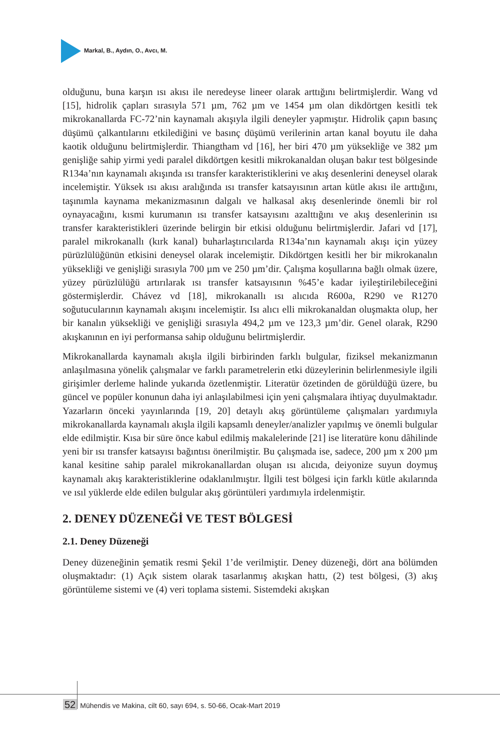Markal, B., Aydın, O., Avcı, M.
olduğunu, buna karşın ısı akısı ile neredeyse lineer olarak arttığını belirtmişlerdir. Wang vd [15], hidrolik çapları sırasıyla 571 µm, 762 µm ve 1454 µm olan dikdörtgen kesitli tek mikrokanallarda FC-72’nin kaynamalı akışıyla ilgili deneyler yapmıştır. Hidrolik çapın basınç düşümü çalkantılarını etkilediğini ve basınç düşümü verilerinin artan kanal boyutu ile daha kaotik olduğunu belirtmişlerdir. Thiangtham vd [16], her biri 470 µm yüksekliğe ve 382 µm genişliğe sahip yirmi yedi paralel dikdörtgen kesitli mikrokanaldan oluşan bakır test bölgesinde R134a’nın kaynamalı akışında ısı transfer karakteristiklerini ve akış desenlerini deneysel olarak incelemiştir. Yüksek ısı akısı aralığında ısı transfer katsayısının artan kütle akısı ile arttığını, taşınımla kaynama mekanizmasının dalgalı ve halkasal akış desenlerinde önemli bir rol oynayacağını, kısmi kurumanın ısı transfer katsayısını azalttığını ve akış desenlerinin ısı transfer karakteristikleri üzerinde belirgin bir etkisi olduğunu belirtmişlerdir. Jafari vd [17], paralel mikrokanallı (kırk kanal) buharlaştırıcılarda R134a’nın kaynamalı akışı için yüzey pürüzlülüğünün etkisini deneysel olarak incelemiştir. Dikdörtgen kesitli her bir mikrokanalın yüksekliği ve genişliği sırasıyla 700 µm ve 250 µm’dir. Çalışma koşullarına bağlı olmak üzere, yüzey pürüzlülüğü artırılarak ısı transfer katsayısının %45’e kadar iyileştirilebileceğini göstermişlerdir. Chávez vd [18], mikrokanallı ısı alıcıda R600a, R290 ve R1270 soğutucularının kaynamalı akışını incelemiştir. Isı alıcı elli mikrokanaldan oluşmakta olup, her bir kanalın yüksekliği ve genişliği sırasıyla 494,2 µm ve 123,3 µm’dir. Genel olarak, R290 akışkanının en iyi performansa sahip olduğunu belirtmişlerdir.
Mikrokanallarda kaynamalı akışla ilgili birbirinden farklı bulgular, fiziksel mekanizmanın anlaşılmasına yönelik çalışmalar ve farklı parametrelerin etki düzeylerinin belirlenmesiyle ilgili girişimler derleme halinde yukarıda özetlenmiştir. Literatür özetinden de görüldüğü üzere, bu güncel ve popüler konunun daha iyi anlaşılabilmesi için yeni çalışmalara ihtiyaç duyulmaktadır. Yazarların önceki yayınlarında [19, 20] detaylı akış görüntüleme çalışmaları yardımıyla mikrokanallarda kaynamalı akışla ilgili kapsamlı deneyler/analizler yapılmış ve önemli bulgular elde edilmiştir. Kısa bir süre önce kabul edilmiş makalelerinde [21] ise literatüre konu dâhilinde yeni bir ısı transfer katsayısı bağıntısı önerilmiştir. Bu çalışmada ise, sadece, 200 µm x 200 µm kanal kesitine sahip paralel mikrokanallardan oluşan ısı alıcıda, deiyonize suyun doymuş kaynamalı akış karakteristiklerine odaklanılmıştır. İlgili test bölgesi için farklı kütle akılarında ve ısıl yüklerde elde edilen bulgular akış görüntüleri yardımıyla irdelenmiştir.
2. DENEY DÜZENEĞİ VE TEST BÖLGESİ
2.1. Deney Düzeneği
Deney düzeneğinin şematik resmi Şekil 1’de verilmiştir. Deney düzeneği, dört ana bölümden oluşmaktadır: (1) Açık sistem olarak tasarlanmış akışkan hattı, (2) test bölgesi, (3) akış görüntüleme sistemi ve (4) veri toplama sistemi. Sistemdeki akışkan
52 Mühendis ve Makina, cilt 60, sayı 694, s. 50-66, Ocak-Mart 2019